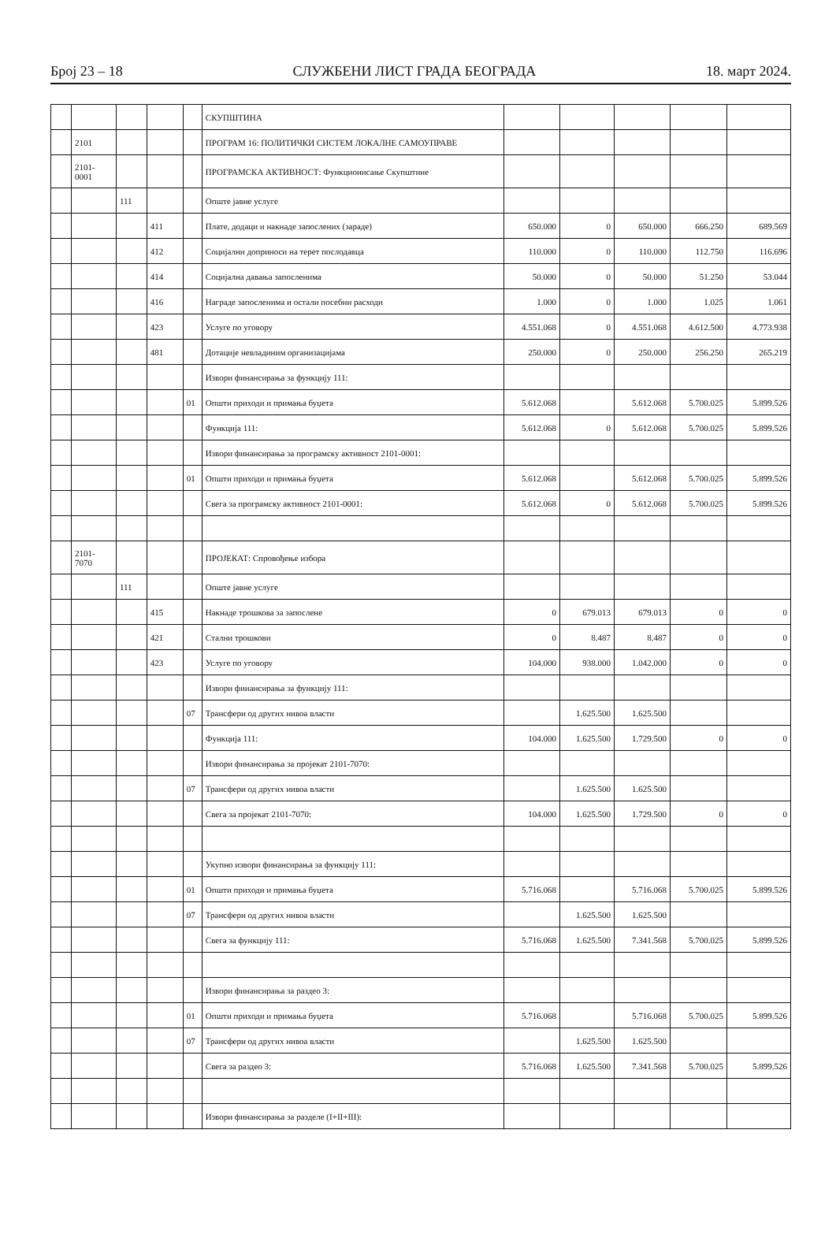Број 23 – 18 СЛУЖБЕНИ ЛИСТ ГРАДА БЕОГРАДА 18. март 2024.
| | | | | | СКУПШТИНА | | | | | |
| | 2101 | | | | ПРОГРАМ 16: ПОЛИТИЧКИ СИСТЕМ ЛОКАЛНЕ САМОУПРАВЕ | | | | | |
| | 2101- 0001 | | | | ПРОГРАМСКА АКТИВНОСТ: Функционисање Скупштине | | | | | |
| | | 111 | | | Опште јавне услуге | | | | | |
| | | | 411 | | Плате, додаци и накнаде запослених (зараде) | 650.000 | 0 | 650.000 | 666.250 | 689.569 |
| | | | 412 | | Социјални доприноси на терет послодавца | 110.000 | 0 | 110.000 | 112.750 | 116.696 |
| | | | 414 | | Социјална давања запосленима | 50.000 | 0 | 50.000 | 51.250 | 53.044 |
| | | | 416 | | Награде запосленима и остали посебни расходи | 1.000 | 0 | 1.000 | 1.025 | 1.061 |
| | | | 423 | | Услуге по уговору | 4.551.068 | 0 | 4.551.068 | 4.612.500 | 4.773.938 |
| | | | 481 | | Дотације невладиним организацијама | 250.000 | 0 | 250.000 | 256.250 | 265.219 |
| | | | | | Извори финансирања за функцију 111: | | | | | |
| | | | | 01 | Општи приходи и примања буџета | 5.612.068 | | 5.612.068 | 5.700.025 | 5.899.526 |
| | | | | | Функција 111: | 5.612.068 | 0 | 5.612.068 | 5.700.025 | 5.899.526 |
| | | | | | Извори финансирања за програмску активност 2101-0001: | | | | | |
| | | | | 01 | Општи приходи и примања буџета | 5.612.068 | | 5.612.068 | 5.700.025 | 5.899.526 |
| | | | | | Свега за програмску активност 2101-0001: | 5.612.068 | 0 | 5.612.068 | 5.700.025 | 5.899.526 |
| | 2101- 7070 | | | | ПРОЈЕКАТ: Спровођење избора | | | | | |
| | | 111 | | | Опште јавне услуге | | | | | |
| | | | 415 | | Накнаде трошкова за запослене | 0 | 679.013 | 679.013 | 0 | 0 |
| | | | 421 | | Стални трошкови | 0 | 8.487 | 8.487 | 0 | 0 |
| | | | 423 | | Услуге по уговору | 104.000 | 938.000 | 1.042.000 | 0 | 0 |
| | | | | | Извори финансирања за функцију 111: | | | | | |
| | | | | 07 | Трансфери од других нивоа власти | | 1.625.500 | 1.625.500 | | |
| | | | | | Функција 111: | 104.000 | 1.625.500 | 1.729.500 | 0 | 0 |
| | | | | | Извори финансирања за пројекат 2101-7070: | | | | | |
| | | | | 07 | Трансфери од других нивоа власти | | 1.625.500 | 1.625.500 | | |
| | | | | | Свега за пројекат 2101-7070: | 104.000 | 1.625.500 | 1.729.500 | 0 | 0 |
| | | | | | Укупно извори финансирања за функцију 111: | | | | | |
| | | | | 01 | Општи приходи и примања буџета | 5.716.068 | | 5.716.068 | 5.700.025 | 5.899.526 |
| | | | | 07 | Трансфери од других нивоа власти | | 1.625.500 | 1.625.500 | | |
| | | | | | Свега за функцију 111: | 5.716.068 | 1.625.500 | 7.341.568 | 5.700.025 | 5.899.526 |
| | | | | | Извори финансирања за раздео 3: | | | | | |
| | | | | 01 | Општи приходи и примања буџета | 5.716.068 | | 5.716.068 | 5.700.025 | 5.899.526 |
| | | | | 07 | Трансфери од других нивоа власти | | 1.625.500 | 1.625.500 | | |
| | | | | | Свега за раздео 3: | 5.716.068 | 1.625.500 | 7.341.568 | 5.700.025 | 5.899.526 |
| | | | | | Извори финансирања за разделе (I+II+III): | | | | | |